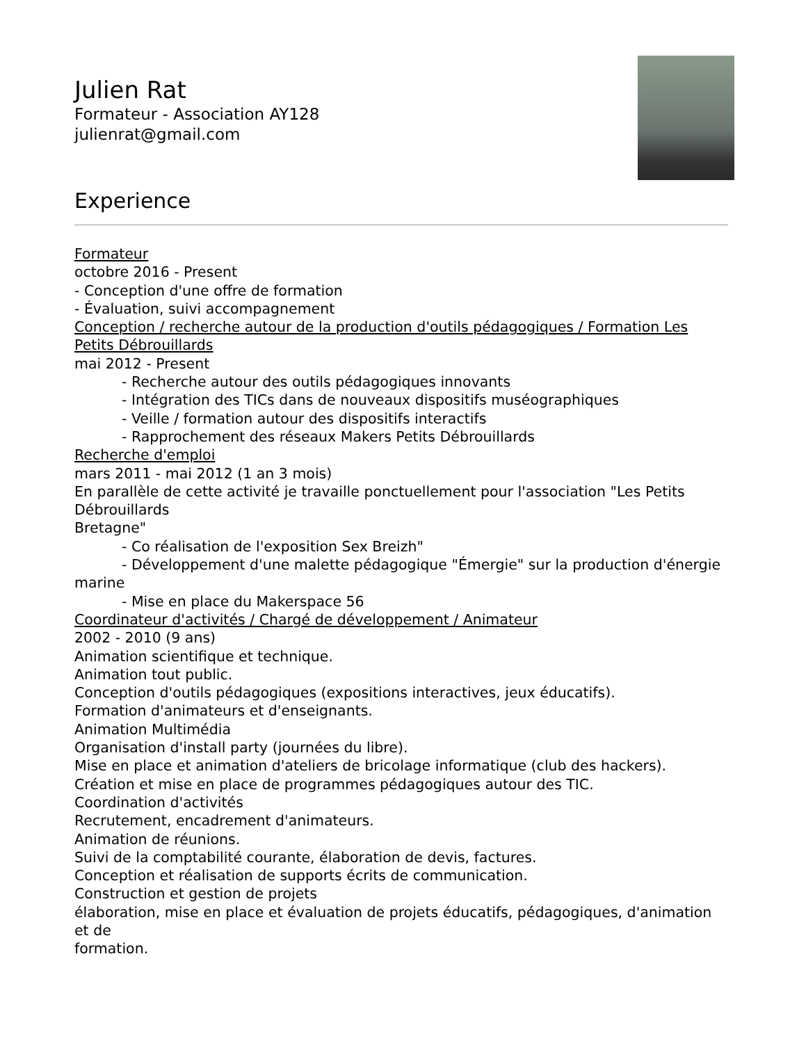Julien Rat
Formateur - Association AY128
julienrat@gmail.com
Experience
Formateur
octobre 2016 - Present
- Conception d'une offre de formation
- Évaluation, suivi accompagnement
Conception / recherche autour de la production d'outils pédagogiques / Formation Les Petits Débrouillards
mai 2012 - Present
- Recherche autour des outils pédagogiques innovants
- Intégration des TICs dans de nouveaux dispositifs muséographiques
- Veille / formation autour des dispositifs interactifs
- Rapprochement des réseaux Makers Petits Débrouillards
Recherche d'emploi
mars 2011 - mai 2012 (1 an 3 mois)
En parallèle de cette activité je travaille ponctuellement pour l'association "Les Petits Débrouillards
Bretagne"
- Co réalisation de l'exposition Sex Breizh"
- Développement d'une malette pédagogique "Émergie" sur la production d'énergie marine
- Mise en place du Makerspace 56
Coordinateur d'activités / Chargé de développement / Animateur
2002 - 2010 (9 ans)
Animation scientifique et technique.
Animation tout public.
Conception d'outils pédagogiques (expositions interactives, jeux éducatifs).
Formation d'animateurs et d'enseignants.
Animation Multimédia
Organisation d'install party (journées du libre).
Mise en place et animation d'ateliers de bricolage informatique (club des hackers).
Création et mise en place de programmes pédagogiques autour des TIC.
Coordination d'activités
Recrutement, encadrement d'animateurs.
Animation de réunions.
Suivi de la comptabilité courante, élaboration de devis, factures.
Conception et réalisation de supports écrits de communication.
Construction et gestion de projets
élaboration, mise en place et évaluation de projets éducatifs, pédagogiques, d'animation et de
formation.